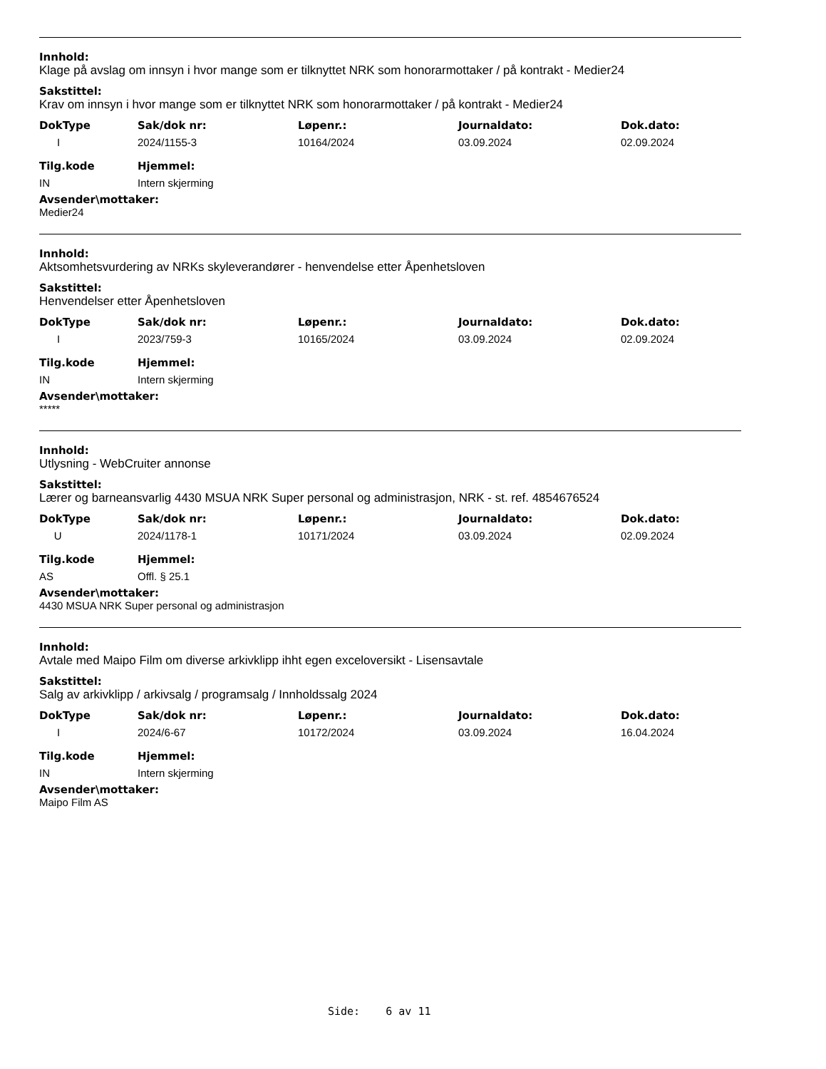Innhold:
Klage på avslag om innsyn i hvor mange som er tilknyttet NRK som honorarmottaker / på kontrakt - Medier24
Sakstittel:
Krav om innsyn i hvor mange som er tilknyttet NRK som honorarmottaker / på kontrakt - Medier24
| DokType | Sak/dok nr: | Løpenr.: | Journaldato: | Dok.dato: |
| --- | --- | --- | --- | --- |
| I | 2024/1155-3 | 10164/2024 | 03.09.2024 | 02.09.2024 |
| Tilg.kode | Hjemmel: |
| --- | --- |
| IN | Intern skjerming |
Avsender\mottaker:
Medier24
Innhold:
Aktsomhetsvurdering av NRKs skyleverandører - henvendelse etter Åpenhetsloven
Sakstittel:
Henvendelser etter Åpenhetsloven
| DokType | Sak/dok nr: | Løpenr.: | Journaldato: | Dok.dato: |
| --- | --- | --- | --- | --- |
| I | 2023/759-3 | 10165/2024 | 03.09.2024 | 02.09.2024 |
| Tilg.kode | Hjemmel: |
| --- | --- |
| IN | Intern skjerming |
Avsender\mottaker:
*****
Innhold:
Utlysning - WebCruiter annonse
Sakstittel:
Lærer og barneansvarlig 4430 MSUA NRK Super personal og administrasjon, NRK - st. ref. 4854676524
| DokType | Sak/dok nr: | Løpenr.: | Journaldato: | Dok.dato: |
| --- | --- | --- | --- | --- |
| U | 2024/1178-1 | 10171/2024 | 03.09.2024 | 02.09.2024 |
| Tilg.kode | Hjemmel: |
| --- | --- |
| AS | Offl. § 25.1 |
Avsender\mottaker:
4430 MSUA NRK Super personal og administrasjon
Innhold:
Avtale med Maipo Film om diverse arkivklipp ihht egen exceloversikt - Lisensavtale
Sakstittel:
Salg av arkivklipp / arkivsalg / programsalg / Innholdssalg 2024
| DokType | Sak/dok nr: | Løpenr.: | Journaldato: | Dok.dato: |
| --- | --- | --- | --- | --- |
| I | 2024/6-67 | 10172/2024 | 03.09.2024 | 16.04.2024 |
| Tilg.kode | Hjemmel: |
| --- | --- |
| IN | Intern skjerming |
Avsender\mottaker:
Maipo Film AS
Side: 6 av 11